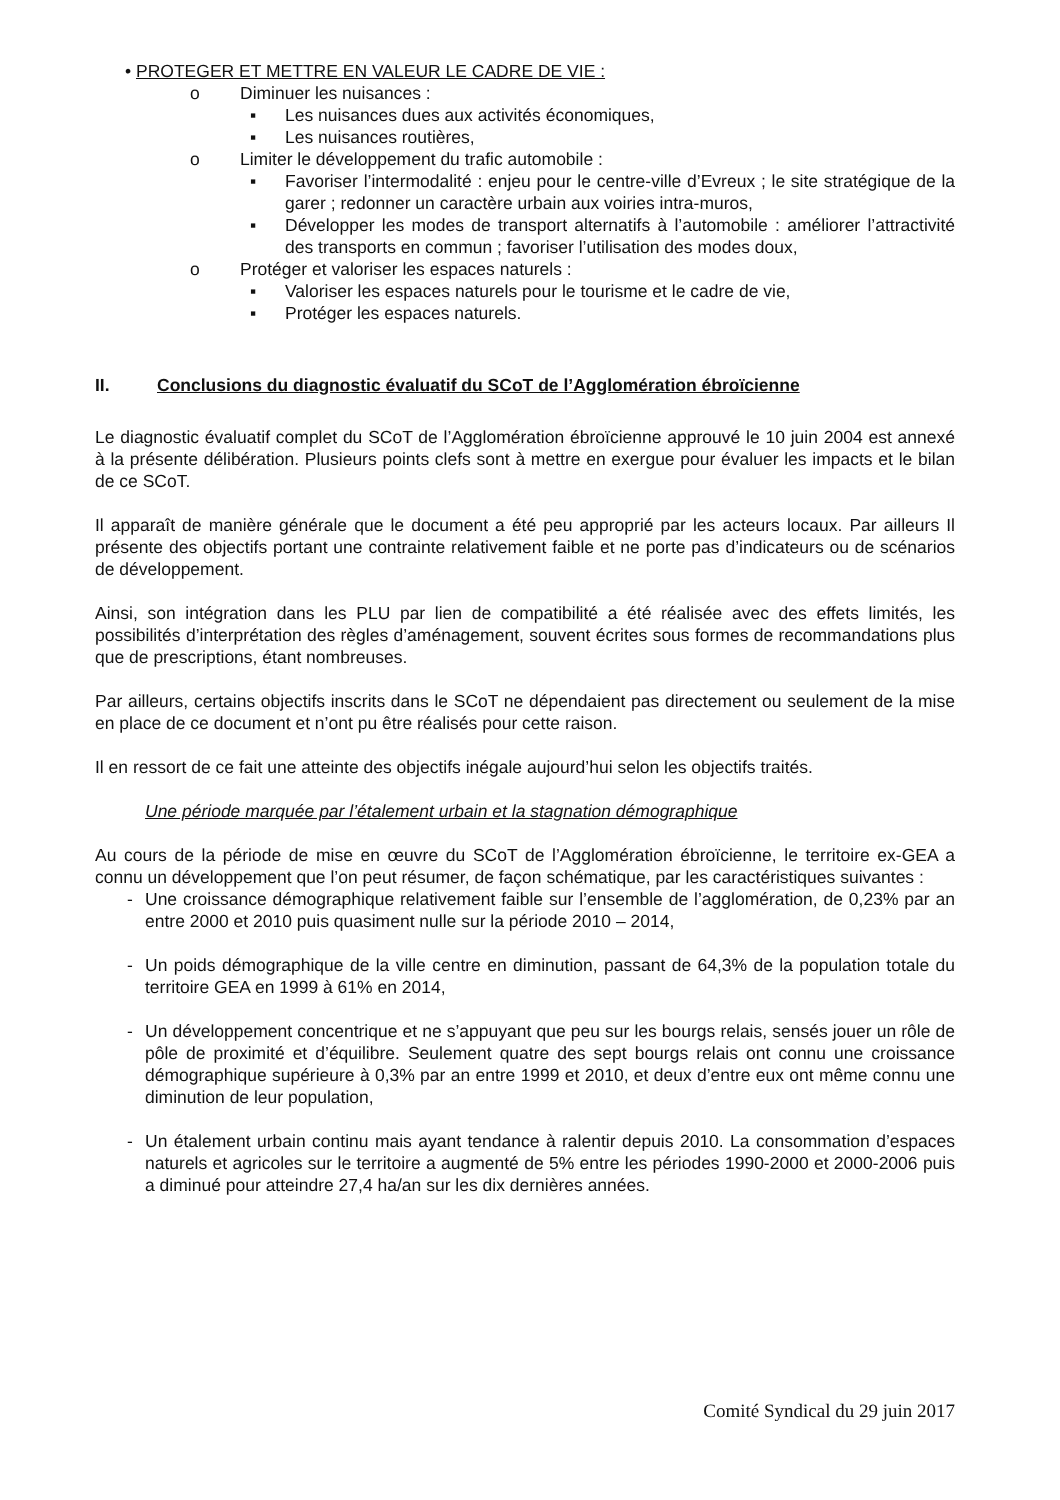• PROTEGER ET METTRE EN VALEUR LE CADRE DE VIE :
o Diminuer les nuisances :
▪ Les nuisances dues aux activités économiques,
▪ Les nuisances routières,
o Limiter le développement du trafic automobile :
▪ Favoriser l’intermodalité : enjeu pour le centre-ville d’Evreux ; le site stratégique de la garer ; redonner un caractère urbain aux voiries intra-muros,
▪ Développer les modes de transport alternatifs à l’automobile : améliorer l’attractivité des transports en commun ; favoriser l’utilisation des modes doux,
o Protéger et valoriser les espaces naturels :
▪ Valoriser les espaces naturels pour le tourisme et le cadre de vie,
▪ Protéger les espaces naturels.
II. Conclusions du diagnostic évaluatif du SCoT de l’Agglomération ébroïcienne
Le diagnostic évaluatif complet du SCoT de l’Agglomération ébroïcienne approuvé le 10 juin 2004 est annexé à la présente délibération. Plusieurs points clefs sont à mettre en exergue pour évaluer les impacts et le bilan de ce SCoT.
Il apparaît de manière générale que le document a été peu approprié par les acteurs locaux. Par ailleurs Il présente des objectifs portant une contrainte relativement faible et ne porte pas d’indicateurs ou de scénarios de développement.
Ainsi, son intégration dans les PLU par lien de compatibilité a été réalisée avec des effets limités, les possibilités d’interprétation des règles d’aménagement, souvent écrites sous formes de recommandations plus que de prescriptions, étant nombreuses.
Par ailleurs, certains objectifs inscrits dans le SCoT ne dépendaient pas directement ou seulement de la mise en place de ce document et n’ont pu être réalisés pour cette raison.
Il en ressort de ce fait une atteinte des objectifs inégale aujourd’hui selon les objectifs traités.
Une période marquée par l’étalement urbain et la stagnation démographique
Au cours de la période de mise en œuvre du SCoT de l’Agglomération ébroïcienne, le territoire ex-GEA a connu un développement que l’on peut résumer, de façon schématique, par les caractéristiques suivantes :
- Une croissance démographique relativement faible sur l’ensemble de l’agglomération, de 0,23% par an entre 2000 et 2010 puis quasiment nulle sur la période 2010 – 2014,
- Un poids démographique de la ville centre en diminution, passant de 64,3% de la population totale du territoire GEA en 1999 à 61% en 2014,
- Un développement concentrique et ne s’appuyant que peu sur les bourgs relais, sensés jouer un rôle de pôle de proximité et d’équilibre. Seulement quatre des sept bourgs relais ont connu une croissance démographique supérieure à 0,3% par an entre 1999 et 2010, et deux d’entre eux ont même connu une diminution de leur population,
- Un étalement urbain continu mais ayant tendance à ralentir depuis 2010. La consommation d’espaces naturels et agricoles sur le territoire a augmenté de 5% entre les périodes 1990-2000 et 2000-2006 puis a diminué pour atteindre 27,4 ha/an sur les dix dernières années.
Comité Syndical du 29 juin 2017